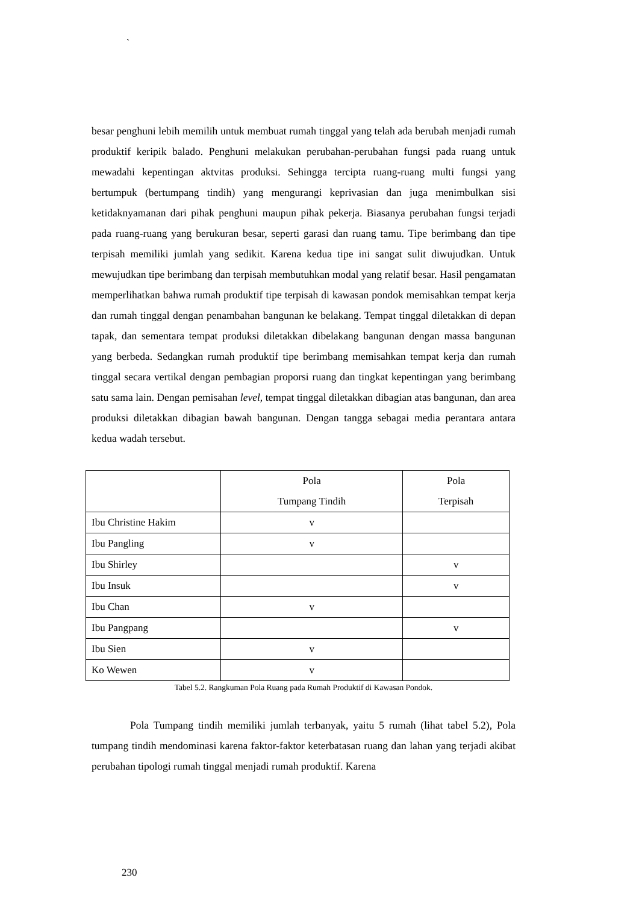`
besar penghuni lebih memilih untuk membuat rumah tinggal yang telah ada berubah menjadi rumah produktif keripik balado. Penghuni melakukan perubahan-perubahan fungsi pada ruang untuk mewadahi kepentingan aktvitas produksi. Sehingga tercipta ruang-ruang multi fungsi yang bertumpuk (bertumpang tindih) yang mengurangi keprivasian dan juga menimbulkan sisi ketidaknyamanan dari pihak penghuni maupun pihak pekerja. Biasanya perubahan fungsi terjadi pada ruang-ruang yang berukuran besar, seperti garasi dan ruang tamu. Tipe berimbang dan tipe terpisah memiliki jumlah yang sedikit. Karena kedua tipe ini sangat sulit diwujudkan. Untuk mewujudkan tipe berimbang dan terpisah membutuhkan modal yang relatif besar. Hasil pengamatan memperlihatkan bahwa rumah produktif tipe terpisah di kawasan pondok memisahkan tempat kerja dan rumah tinggal dengan penambahan bangunan ke belakang. Tempat tinggal diletakkan di depan tapak, dan sementara tempat produksi diletakkan dibelakang bangunan dengan massa bangunan yang berbeda. Sedangkan rumah produktif tipe berimbang memisahkan tempat kerja dan rumah tinggal secara vertikal dengan pembagian proporsi ruang dan tingkat kepentingan yang berimbang satu sama lain. Dengan pemisahan level, tempat tinggal diletakkan dibagian atas bangunan, dan area produksi diletakkan dibagian bawah bangunan. Dengan tangga sebagai media perantara antara kedua wadah tersebut.
| | Pola Tumpang Tindih | Pola Terpisah |
| --- | --- | --- |
| Ibu Christine Hakim | v | |
| Ibu Pangling | v | |
| Ibu Shirley | | v |
| Ibu Insuk | | v |
| Ibu Chan | v | |
| Ibu Pangpang | | v |
| Ibu Sien | v | |
| Ko Wewen | v | |
Tabel 5.2. Rangkuman Pola Ruang pada Rumah Produktif di Kawasan Pondok.
Pola Tumpang tindih memiliki jumlah terbanyak, yaitu 5 rumah (lihat tabel 5.2), Pola tumpang tindih mendominasi karena faktor-faktor keterbatasan ruang dan lahan yang terjadi akibat perubahan tipologi rumah tinggal menjadi rumah produktif. Karena
230